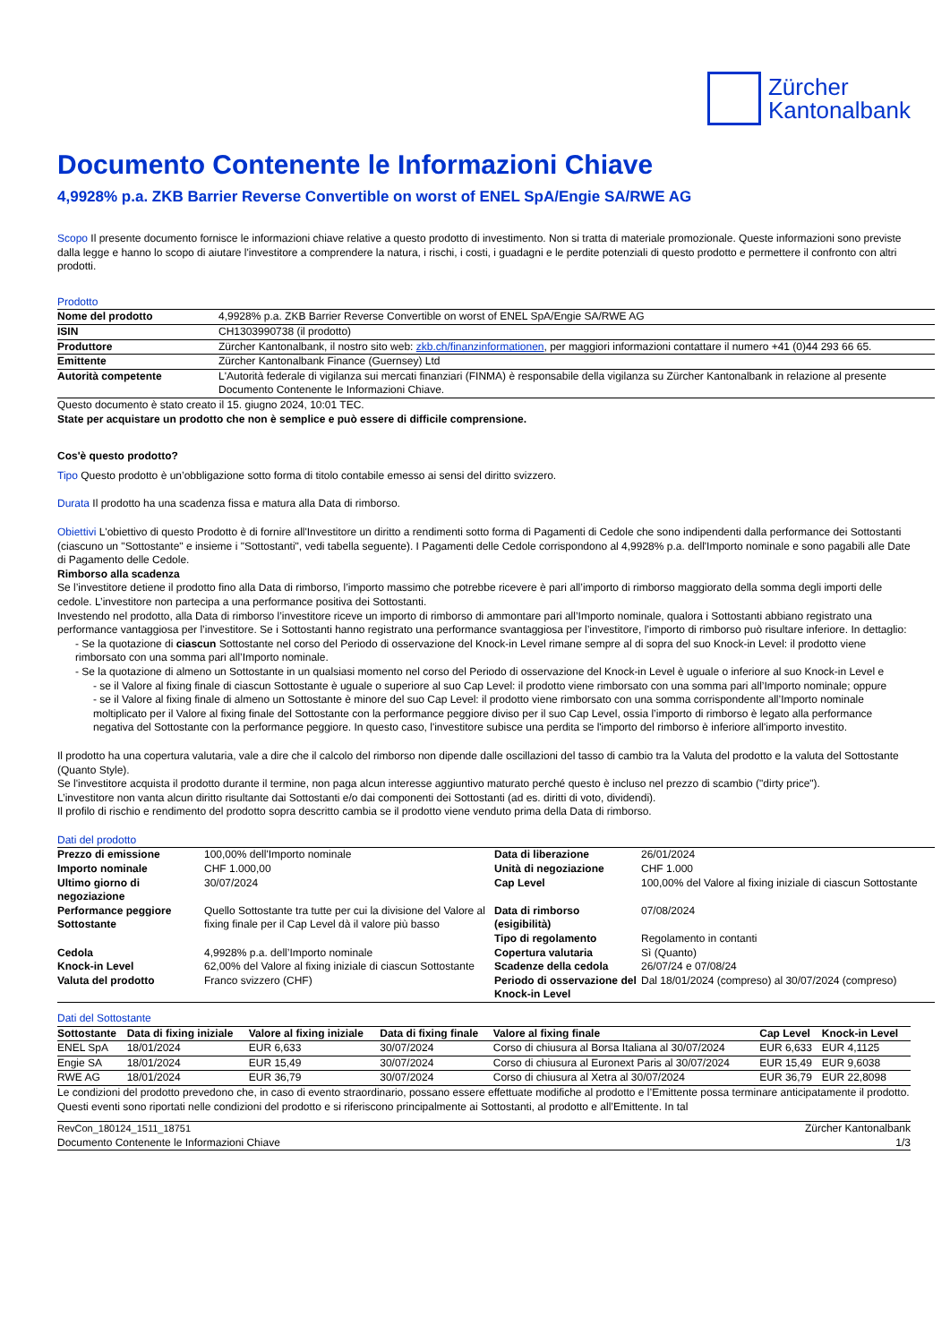Zürcher
Kantonalbank
Documento Contenente le Informazioni Chiave
4,9928% p.a. ZKB Barrier Reverse Convertible on worst of ENEL SpA/Engie SA/RWE AG
Scopo Il presente documento fornisce le informazioni chiave relative a questo prodotto di investimento. Non si tratta di materiale promozionale. Queste informazioni sono previste dalla legge e hanno lo scopo di aiutare l'investitore a comprendere la natura, i rischi, i costi, i guadagni e le perdite potenziali di questo prodotto e permettere il confronto con altri prodotti.
Prodotto
| Nome del prodotto | 4,9928% p.a. ZKB Barrier Reverse Convertible on worst of ENEL SpA/Engie SA/RWE AG |
| ISIN | CH1303990738 (il prodotto) |
| Produttore | Zürcher Kantonalbank, il nostro sito web: zkb.ch/finanzinformationen , per maggiori informazioni contattare il numero +41 (0)44 293 66 65. |
| Emittente | Zürcher Kantonalbank Finance (Guernsey) Ltd |
| Autorità competente | L'Autorità federale di vigilanza sui mercati finanziari (FINMA) è responsabile della vigilanza su Zürcher Kantonalbank in relazione al presente Documento Contenente le Informazioni Chiave. |
Questo documento è stato creato il 15. giugno 2024, 10:01 TEC.
State per acquistare un prodotto che non è semplice e può essere di difficile comprensione.
Cos'è questo prodotto?
Tipo Questo prodotto è un’obbligazione sotto forma di titolo contabile emesso ai sensi del diritto svizzero.
Durata Il prodotto ha una scadenza fissa e matura alla Data di rimborso.
Obiettivi L'obiettivo di questo Prodotto è di fornire all'Investitore un diritto a rendimenti sotto forma di Pagamenti di Cedole che sono indipendenti dalla performance dei Sottostanti (ciascuno un "Sottostante" e insieme i "Sottostanti", vedi tabella seguente). I Pagamenti delle Cedole corrispondono al 4,9928% p.a. dell'Importo nominale e sono pagabili alle Date di Pagamento delle Cedole.
Rimborso alla scadenza
Se l’investitore detiene il prodotto fino alla Data di rimborso, l’importo massimo che potrebbe ricevere è pari all’importo di rimborso maggiorato della somma degli importi delle cedole. L’investitore non partecipa a una performance positiva dei Sottostanti.
Investendo nel prodotto, alla Data di rimborso l’investitore riceve un importo di rimborso di ammontare pari all’Importo nominale, qualora i Sottostanti abbiano registrato una performance vantaggiosa per l’investitore. Se i Sottostanti hanno registrato una performance svantaggiosa per l’investitore, l’importo di rimborso può risultare inferiore. In dettaglio:
- Se la quotazione di ciascun Sottostante nel corso del Periodo di osservazione del Knock-in Level rimane sempre al di sopra del suo Knock-in Level: il prodotto viene rimborsato con una somma pari all’Importo nominale.
- Se la quotazione di almeno un Sottostante in un qualsiasi momento nel corso del Periodo di osservazione del Knock-in Level è uguale o inferiore al suo Knock-in Level e
- se il Valore al fixing finale di ciascun Sottostante è uguale o superiore al suo Cap Level: il prodotto viene rimborsato con una somma pari all’Importo nominale; oppure
- se il Valore al fixing finale di almeno un Sottostante è minore del suo Cap Level: il prodotto viene rimborsato con una somma corrispondente all’Importo nominale moltiplicato per il Valore al fixing finale del Sottostante con la performance peggiore diviso per il suo Cap Level, ossia l’importo di rimborso è legato alla performance negativa del Sottostante con la performance peggiore. In questo caso, l'investitore subisce una perdita se l'importo del rimborso è inferiore all'importo investito.
Il prodotto ha una copertura valutaria, vale a dire che il calcolo del rimborso non dipende dalle oscillazioni del tasso di cambio tra la Valuta del prodotto e la valuta del Sottostante (Quanto Style).
Se l'investitore acquista il prodotto durante il termine, non paga alcun interesse aggiuntivo maturato perché questo è incluso nel prezzo di scambio ("dirty price").
L’investitore non vanta alcun diritto risultante dai Sottostanti e/o dai componenti dei Sottostanti (ad es. diritti di voto, dividendi).
Il profilo di rischio e rendimento del prodotto sopra descritto cambia se il prodotto viene venduto prima della Data di rimborso.
Dati del prodotto
| Prezzo di emissione | 100,00% dell'Importo nominale | Data di liberazione | 26/01/2024 |
| Importo nominale | CHF 1.000,00 | Unità di negoziazione | CHF 1.000 |
| Ultimo giorno di negoziazione | 30/07/2024 | Cap Level | 100,00% del Valore al fixing iniziale di ciascun Sottostante |
| Performance peggiore Sottostante | Quello Sottostante tra tutte per cui la divisione del Valore al fixing finale per il Cap Level dà il valore più basso | Data di rimborso (esigibilità) Tipo di regolamento | 07/08/2024 Regolamento in contanti |
| Cedola | 4,9928% p.a. dell’Importo nominale | Copertura valutaria | Sì (Quanto) |
| Knock-in Level | 62,00% del Valore al fixing iniziale di ciascun Sottostante | Scadenze della cedola | 26/07/24 e 07/08/24 |
| Valuta del prodotto | Franco svizzero (CHF) | Periodo di osservazione del Knock-in Level | Dal 18/01/2024 (compreso) al 30/07/2024 (compreso) |
Dati del Sottostante
| Sottostante | Data di fixing iniziale | Valore al fixing iniziale | Data di fixing finale | Valore al fixing finale | Cap Level | Knock-in Level |
| --- | --- | --- | --- | --- | --- | --- |
| ENEL SpA | 18/01/2024 | EUR 6,633 | 30/07/2024 | Corso di chiusura al Borsa Italiana al 30/07/2024 | EUR 6,633 | EUR 4,1125 |
| Engie SA | 18/01/2024 | EUR 15,49 | 30/07/2024 | Corso di chiusura al Euronext Paris al 30/07/2024 | EUR 15,49 | EUR 9,6038 |
| RWE AG | 18/01/2024 | EUR 36,79 | 30/07/2024 | Corso di chiusura al Xetra al 30/07/2024 | EUR 36,79 | EUR 22,8098 |
Le condizioni del prodotto prevedono che, in caso di evento straordinario, possano essere effettuate modifiche al prodotto e l’Emittente possa terminare anticipatamente il prodotto. Questi eventi sono riportati nelle condizioni del prodotto e si riferiscono principalmente ai Sottostanti, al prodotto e all’Emittente. In tal
RevCon_180124_1511_18751 Zürcher Kantonalbank
Documento Contenente le Informazioni Chiave 1/3